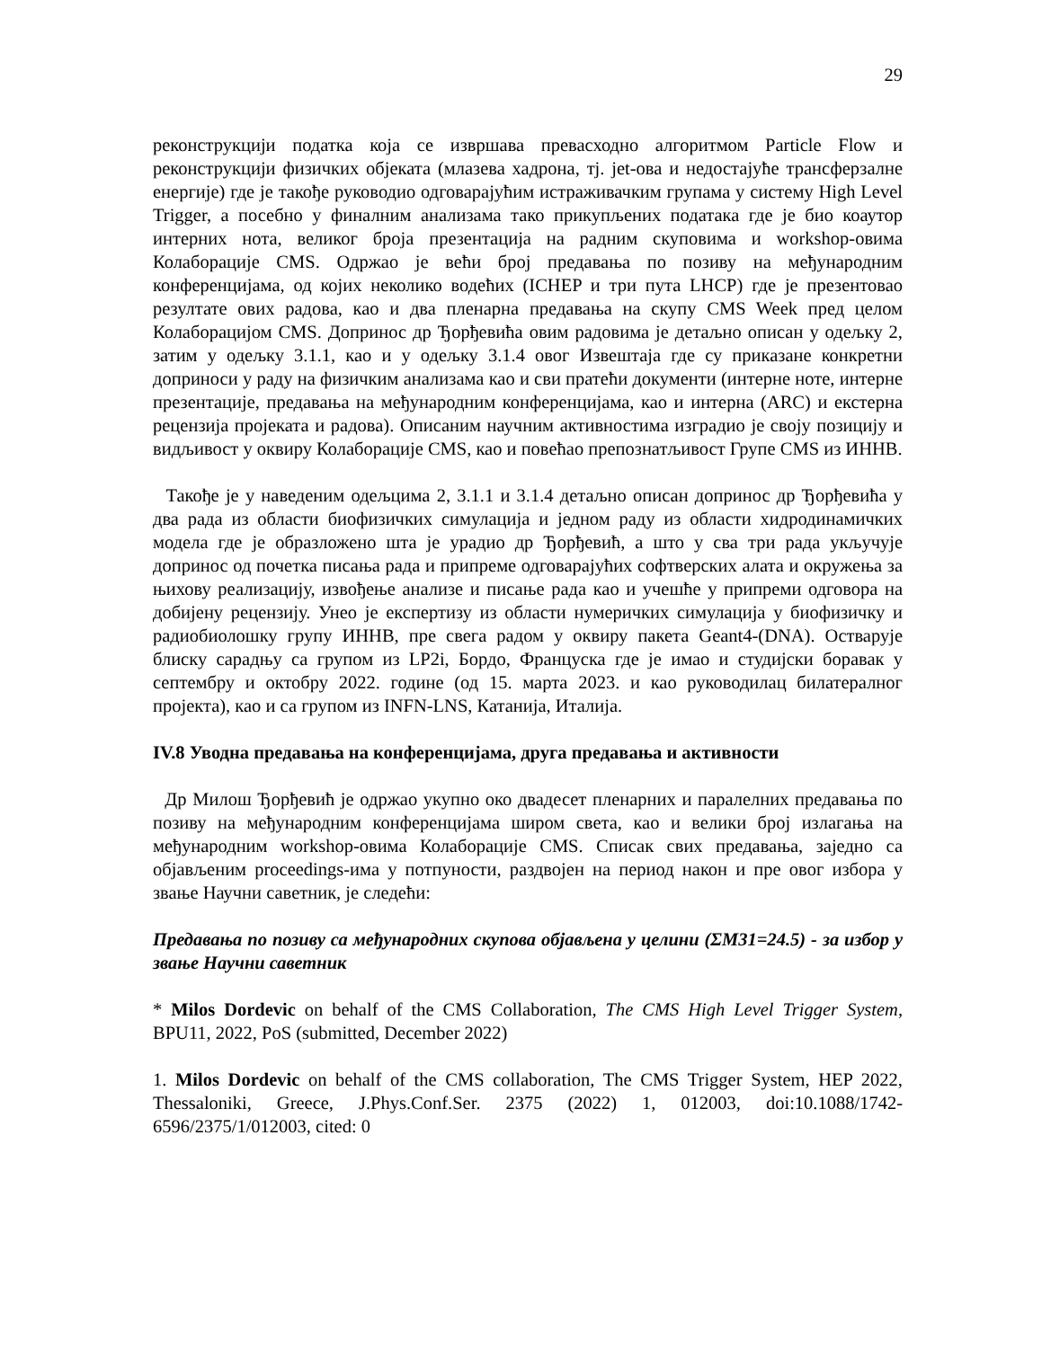29
реконструкцији податка која се извршава превасходно алгоритмом Particle Flow и реконструкцији физичких објеката (млазева хадрона, тј. jet-ова и недостајуће трансферзалне енергије) где је такође руководио одговарајућим истраживачким групама у систему High Level Trigger, а посебно у финалним анализама тако прикупљених података где је био коаутор интерних нота, великог броја презентација на радним скуповима и workshop-овима Колаборације CMS. Одржао је већи број предавања по позиву на међународним конференцијама, од којих неколико водећих (ICHEP и три пута LHCP) где је презентовао резултате ових радова, као и два пленарна предавања на скупу CMS Week пред целом Колаборацијом CMS. Допринос др Ђорђевића овим радовима је детаљно описан у одељку 2, затим у одељку 3.1.1, као и у одељку 3.1.4 овог Извештаја где су приказане конкретни доприноси у раду на физичким анализама као и сви пратећи документи (интерне ноте, интерне презентације, предавања на међународним конференцијама, као и интерна (ARC) и екстерна рецензија пројеката и радова). Описаним научним активностима изградио је своју позицију и видљивост у оквиру Колаборације CMS, као и повећао препознатљивост Групе CMS из ИННВ.
Такође је у наведеним одељцима 2, 3.1.1 и 3.1.4 детаљно описан допринос др Ђорђевића у два рада из области биофизичких симулација и једном раду из области хидродинамичких модела где је образложено шта је урадио др Ђорђевић, а што у сва три рада укључује допринос од почетка писања рада и припреме одговарајућих софтверских алата и окружења за њихову реализацију, извођење анализе и писање рада као и учешће у припреми одговора на добијену рецензију. Унео је експертизу из области нумеричких симулација у биофизичку и радиобиолошку групу ИННВ, пре свега радом у оквиру пакета Geant4-(DNA). Остварује блиску сарадњу са групом из LP2i, Бордо, Француска где је имао и студијски боравак у септембру и октобру 2022. године (од 15. марта 2023. и као руководилац билатералног пројекта), као и са групом из INFN-LNS, Катанија, Италија.
IV.8 Уводна предавања на конференцијама, друга предавања и активности
Др Милош Ђорђевић је одржао укупно око двадесет пленарних и паралелних предавања по позиву на међународним конференцијама широм света, као и велики број излагања на међународним workshop-овима Колаборације CMS. Списак свих предавања, заједно са објављеним proceedings-има у потпуности, раздвојен на период након и пре овог избора у звање Научни саветник, је следећи:
Предавања по позиву са међународних скупова објављена у целини (ΣM31=24.5) - за избор у звање Научни саветник
* Milos Dordevic on behalf of the CMS Collaboration, The CMS High Level Trigger System, BPU11, 2022, PoS (submitted, December 2022)
1. Milos Dordevic on behalf of the CMS collaboration, The CMS Trigger System, HEP 2022, Thessaloniki, Greece, J.Phys.Conf.Ser. 2375 (2022) 1, 012003, doi:10.1088/1742-6596/2375/1/012003, cited: 0